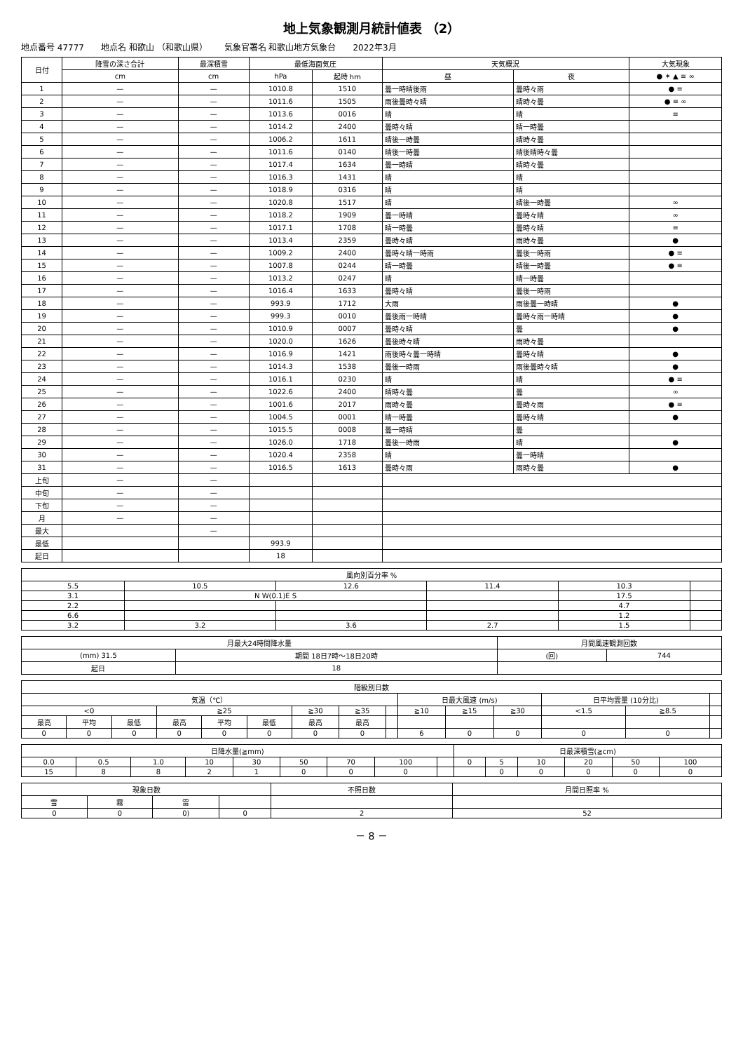地上気象観測月統計値表 （2）
地点番号 47777 地点名 和歌山 （和歌山県） 気象官署名 和歌山地方気象台 2022年3月
| 日付 | 降雪の深さ合計 | 最深積雪 | 最低海面気圧 | | 天気概況 | | 大気現象 |
| --- | --- | --- | --- | --- | --- | --- | --- |
| | cm | cm | hPa | 起時 hm | 昼 | 夜 | ● ✶ ▲ ≡ ∞ |
| 1 | — | — | 1010.8 | 1510 | 曇一時晴後雨 | 曇時々雨 | ● ≡ |
| 2 | — | — | 1011.6 | 1505 | 雨後曇時々晴 | 晴時々曇 | ● ≡ ∞ |
| 3 | — | — | 1013.6 | 0016 | 晴 | 晴 | ≡ |
| 4 | — | — | 1014.2 | 2400 | 曇時々晴 | 晴一時曇 | |
| 5 | — | — | 1006.2 | 1611 | 晴後一時曇 | 晴時々曇 | |
| 6 | — | — | 1011.6 | 0140 | 晴後一時曇 | 晴後晴時々曇 | |
| 7 | — | — | 1017.4 | 1634 | 曇一時晴 | 晴時々曇 | |
| 8 | — | — | 1016.3 | 1431 | 晴 | 晴 | |
| 9 | — | — | 1018.9 | 0316 | 晴 | 晴 | |
| 10 | — | — | 1020.8 | 1517 | 晴 | 晴後一時曇 | ∞ |
| 11 | — | — | 1018.2 | 1909 | 曇一時晴 | 曇時々晴 | ∞ |
| 12 | — | — | 1017.1 | 1708 | 晴一時曇 | 曇時々晴 | ≡ |
| 13 | — | — | 1013.4 | 2359 | 曇時々晴 | 雨時々曇 | ● |
| 14 | — | — | 1009.2 | 2400 | 曇時々晴一時雨 | 曇後一時雨 | ● ≡ |
| 15 | — | — | 1007.8 | 0244 | 晴一時曇 | 晴後一時曇 | ● ≡ |
| 16 | — | — | 1013.2 | 0247 | 晴 | 晴一時曇 | |
| 17 | — | — | 1016.4 | 1633 | 曇時々晴 | 曇後一時雨 | |
| 18 | — | — | 993.9 | 1712 | 大雨 | 雨後曇一時晴 | ● |
| 19 | — | — | 999.3 | 0010 | 曇後雨一時晴 | 曇時々雨一時晴 | ● |
| 20 | — | — | 1010.9 | 0007 | 曇時々晴 | 曇 | ● |
| 21 | — | — | 1020.0 | 1626 | 曇後時々晴 | 雨時々曇 | |
| 22 | — | — | 1016.9 | 1421 | 雨後時々曇一時晴 | 曇時々晴 | ● |
| 23 | — | — | 1014.3 | 1538 | 曇後一時雨 | 雨後曇時々晴 | ● |
| 24 | — | — | 1016.1 | 0230 | 晴 | 晴 | ● ≡ |
| 25 | — | — | 1022.6 | 2400 | 晴時々曇 | 曇 | ∞ |
| 26 | — | — | 1001.6 | 2017 | 雨時々曇 | 曇時々雨 | ● ≡ |
| 27 | — | — | 1004.5 | 0001 | 晴一時曇 | 曇時々晴 | ● |
| 28 | — | — | 1015.5 | 0008 | 曇一時晴 | 曇 | |
| 29 | — | — | 1026.0 | 1718 | 曇後一時雨 | 晴 | ● |
| 30 | — | — | 1020.4 | 2358 | 晴 | 曇一時晴 | |
| 31 | — | — | 1016.5 | 1613 | 曇時々雨 | 雨時々曇 | ● |
| 上旬 | — | — | | | | | |
| 中旬 | — | — | | | | | |
| 下旬 | — | — | | | | | |
| 月 | — | — | | | | | |
| 最大 | | — | | | | | |
| 最低 | | | 993.9 | | | | |
| 起日 | | | 18 | | | | |
| 風向別百分率 % | | | | | |
| --- | --- | --- | --- | --- | --- |
| 5.5 | 10.5 | 12.6 | 11.4 | 10.3 | |
| 3.1 | N W(0.1)E S | | | 17.5 | |
| 2.2 | | | | 4.7 | |
| 6.6 | | | | 1.2 | |
| 3.2 | 3.2 | 3.6 | 2.7 | 1.5 | |
| 月最大24時間降水量 | | 月間風速観測回数 | |
| --- | --- | --- | --- |
| (mm) 31.5 | 期間 18日7時～18日20時 | (回) | 744 |
| 起日 | 18 | | |
| 階級別日数 | | | | | | | | | | | | | | |
| --- | --- | --- | --- | --- | --- | --- | --- | --- | --- | --- | --- | --- | --- | --- |
| 気温（℃） | | | | | | | | | 日最大風速 (m/s) | | | 日平均雲量 (10分比) | | |
| <0 | | | ≧25 | | | ≧30 | ≧35 | | ≧10 | ≧15 | ≧30 | <1.5 | ≧8.5 | |
| 最高 | 平均 | 最低 | 最高 | 平均 | 最低 | 最高 | 最高 | | | | | | | |
| 0 | 0 | 0 | 0 | 0 | 0 | 0 | 0 | | 6 | 0 | 0 | 0 | 0 | |
| 日降水量(≧mm) | | | | | | | | | 日最深積雪(≧cm) | | | | | |
| --- | --- | --- | --- | --- | --- | --- | --- | --- | --- | --- | --- | --- | --- | --- |
| 0.0 | 0.5 | 1.0 | 10 | 30 | 50 | 70 | 100 | | 0 | 5 | 10 | 20 | 50 | 100 |
| 15 | 8 | 8 | 2 | 1 | 0 | 0 | 0 | | | 0 | 0 | 0 | 0 | 0 |
| 現象日数 | | | | 不照日数 | 月間日照率 % |
| --- | --- | --- | --- | --- | --- |
| 雪 | 霧 | 雷 | | | |
| 0 | 0 | 0) | 0 | 2 | 52 |
－ 8 －